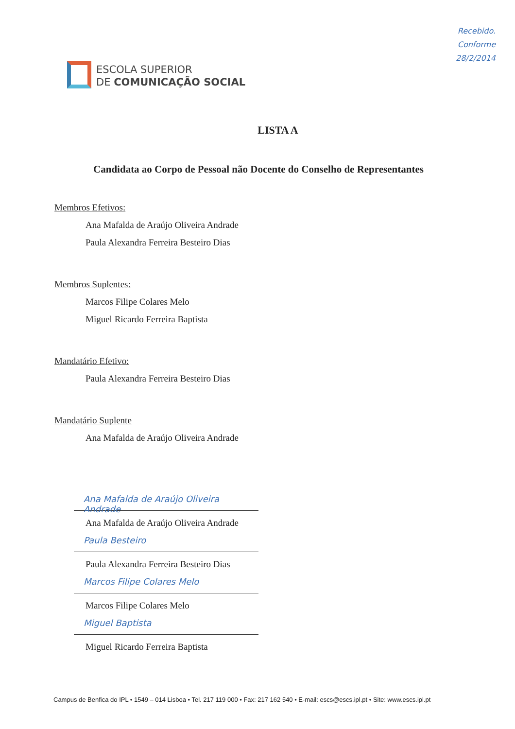Recebido.
Conforme
28/2/2014
ESCOLA SUPERIOR
DE COMUNICAÇÃO SOCIAL
LISTA A
Candidata ao Corpo de Pessoal não Docente do Conselho de Representantes
Membros Efetivos:
Ana Mafalda de Araújo Oliveira Andrade
Paula Alexandra Ferreira Besteiro Dias
Membros Suplentes:
Marcos Filipe Colares Melo
Miguel Ricardo Ferreira Baptista
Mandatário Efetivo:
Paula Alexandra Ferreira Besteiro Dias
Mandatário Suplente
Ana Mafalda de Araújo Oliveira Andrade
Ana Mafalda de Araújo Oliveira Andrade
Ana Mafalda de Araújo Oliveira Andrade
Paula Besteiro
Paula Alexandra Ferreira Besteiro Dias
Marcos Filipe Colares Melo
Marcos Filipe Colares Melo
Miguel Baptista
Miguel Ricardo Ferreira Baptista
Campus de Benfica do IPL • 1549 – 014 Lisboa • Tel. 217 119 000 • Fax: 217 162 540 • E-mail: escs@escs.ipl.pt • Site: www.escs.ipl.pt